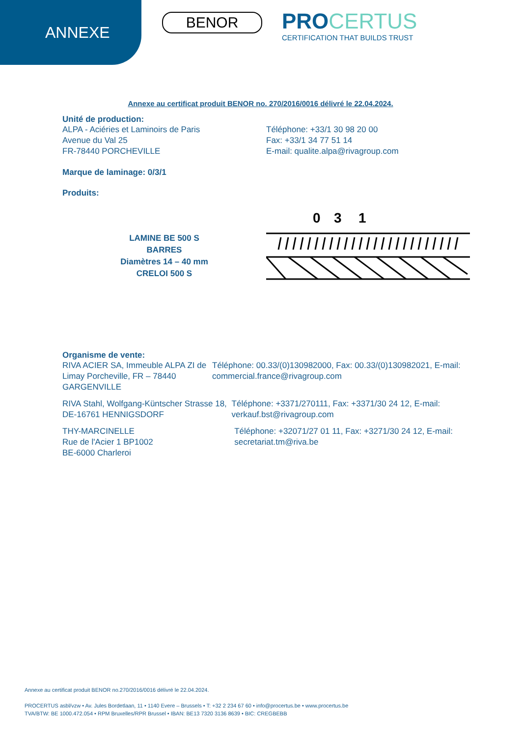ANNEXE
BENOR
PRO CERTUS
CERTIFICATION THAT BUILDS TRUST
Annexe au certificat produit BENOR no. 270/2016/0016 délivré le 22.04.2024.
Unité de production:
ALPA - Aciéries et Laminoirs de Paris
Avenue du Val 25
FR-78440 PORCHEVILLE
Téléphone: +33/1 30 98 20 00
Fax: +33/1 34 77 51 14
E-mail: qualite.alpa@rivagroup.com
Marque de laminage: 0/3/1
Produits:
LAMINE BE 500 S
BARRES
Diamètres 14 – 40 mm
CRELOI 500 S
0
3
1
Organisme de vente:
RIVA ACIER SA, Immeuble ALPA ZI de Limay Porcheville, FR – 78440 GARGENVILLE
Téléphone: 00.33/(0)130982000, Fax: 00.33/(0)130982021, E-mail: commercial.france@rivagroup.com
RIVA Stahl, Wolfgang-Küntscher Strasse 18, DE-16761 HENNIGSDORF
Téléphone: +3371/270111, Fax: +3371/30 24 12, E-mail: verkauf.bst@rivagroup.com
THY-MARCINELLE
Rue de l'Acier 1 BP1002
BE-6000 Charleroi
Téléphone: +32071/27 01 11, Fax: +3271/30 24 12, E-mail: secretariat.tm@riva.be
Annexe au certificat produit BENOR no.270/2016/0016 délivré le 22.04.2024.
PROCERTUS asbl/vzw • Av. Jules Bordetlaan, 11 • 1140 Evere – Brussels • T: +32 2 234 67 60 • info@procertus.be • www.procertus.be
TVA/BTW: BE 1000.472.054 • RPM Bruxelles/RPR Brussel • IBAN: BE13 7320 3136 8639 • BIC: CREGBEBB